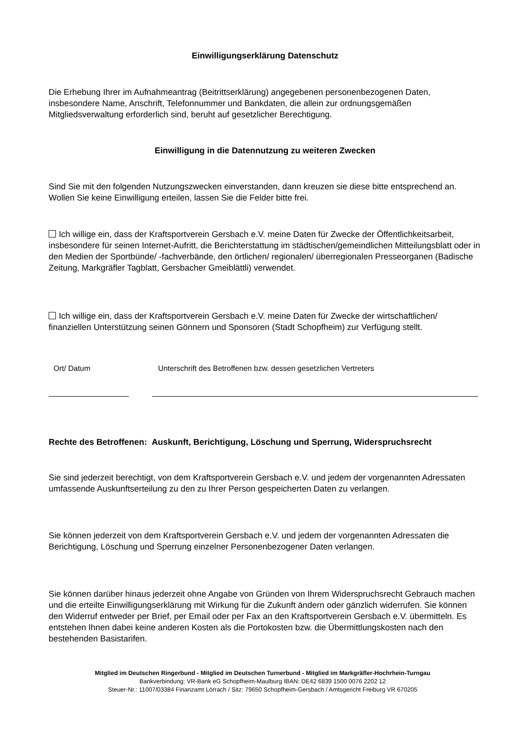Einwilligungserklärung Datenschutz
Die Erhebung Ihrer im Aufnahmeantrag (Beitrittserklärung) angegebenen personenbezogenen Daten, insbesondere Name, Anschrift, Telefonnummer und Bankdaten, die allein zur ordnungsgemäßen Mitgliedsverwaltung erforderlich sind, beruht auf gesetzlicher Berechtigung.
Einwilligung in die Datennutzung zu weiteren Zwecken
Sind Sie mit den folgenden Nutzungszwecken einverstanden, dann kreuzen sie diese bitte entsprechend an. Wollen Sie keine Einwilligung erteilen, lassen Sie die Felder bitte frei.
Ich willige ein, dass der Kraftsportverein Gersbach e.V. meine Daten für Zwecke der Öffentlichkeitsarbeit, insbesondere für seinen Internet-Aufritt, die Berichterstattung im städtischen/gemeindlichen Mitteilungsblatt oder in den Medien der Sportbünde/ -fachverbände, den örtlichen/ regionalen/ überregionalen Presseorganen (Badische Zeitung, Markgräfler Tagblatt, Gersbacher Gmeiblättli) verwendet.
Ich willige ein, dass der Kraftsportverein Gersbach e.V. meine Daten für Zwecke der wirtschaftlichen/ finanziellen Unterstützung seinen Gönnern und Sponsoren (Stadt Schopfheim) zur Verfügung stellt.
Ort/ Datum Unterschrift des Betroffenen bzw. dessen gesetzlichen Vertreters
Rechte des Betroffenen: Auskunft, Berichtigung, Löschung und Sperrung, Widerspruchsrecht
Sie sind jederzeit berechtigt, von dem Kraftsportverein Gersbach e.V. und jedem der vorgenannten Adressaten umfassende Auskunftserteilung zu den zu Ihrer Person gespeicherten Daten zu verlangen.
Sie können jederzeit von dem Kraftsportverein Gersbach e.V. und jedem der vorgenannten Adressaten die Berichtigung, Löschung und Sperrung einzelner Personenbezogener Daten verlangen.
Sie können darüber hinaus jederzeit ohne Angabe von Gründen von Ihrem Widerspruchsrecht Gebrauch machen und die erteilte Einwilligungserklärung mit Wirkung für die Zukunft ändern oder gänzlich widerrufen. Sie können den Widerruf entweder per Brief, per Email oder per Fax an den Kraftsportverein Gersbach e.V. übermitteln. Es entstehen Ihnen dabei keine anderen Kosten als die Portokosten bzw. die Übermittlungskosten nach den bestehenden Basistarifen.
Mitglied im Deutschen Ringerbund - Mitglied im Deutschen Turnerbund - Mitglied im Markgräfler-Hochrhein-Turngau
Bankverbindung: VR-Bank eG Schopfheim-Maulburg IBAN: DE42 6839 1500 0076 2202 12
Steuer-Nr.: 11007/03384 Finanzamt Lörrach / Sitz: 79650 Schopfheim-Gersbach / Amtsgericht Freiburg VR 670205